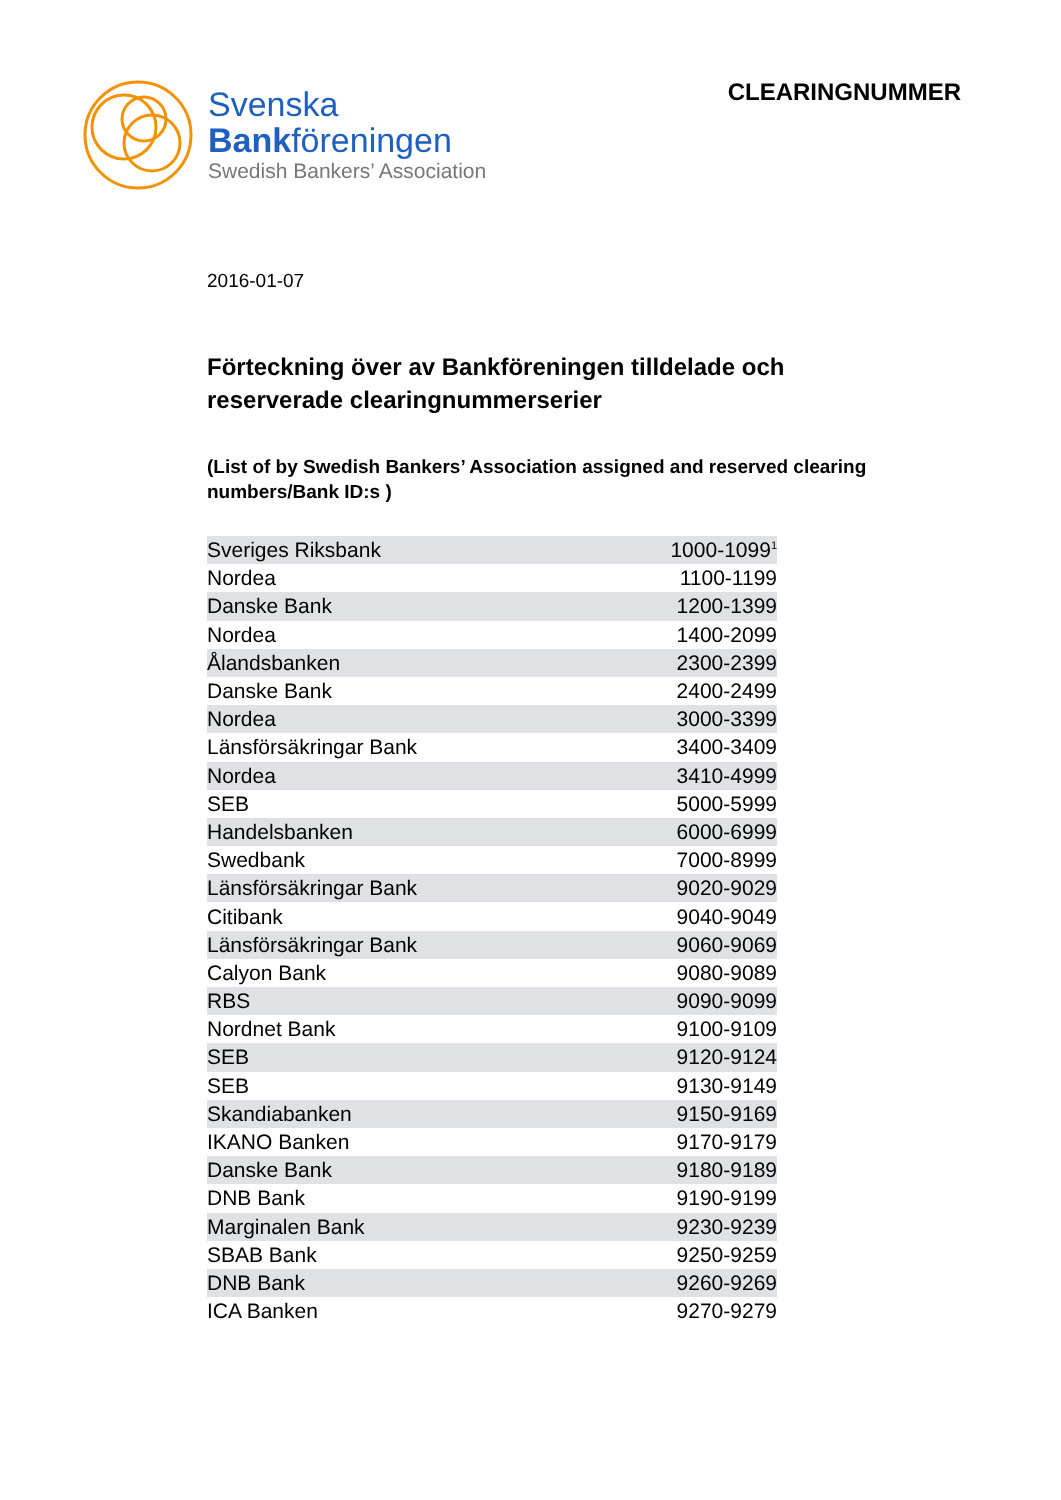Svenska
Bankföreningen
Swedish Bankers’ Association
CLEARINGNUMMER
2016-01-07
Förteckning över av Bankföreningen tilldelade och reserverade clearingnummerserier
(List of by Swedish Bankers’ Association assigned and reserved clearing numbers/Bank ID:s )
| Sveriges Riksbank | 1000-1099<sup>1</sup> |
| Nordea | 1100-1199 |
| Danske Bank | 1200-1399 |
| Nordea | 1400-2099 |
| Ålandsbanken | 2300-2399 |
| Danske Bank | 2400-2499 |
| Nordea | 3000-3399 |
| Länsförsäkringar Bank | 3400-3409 |
| Nordea | 3410-4999 |
| SEB | 5000-5999 |
| Handelsbanken | 6000-6999 |
| Swedbank | 7000-8999 |
| Länsförsäkringar Bank | 9020-9029 |
| Citibank | 9040-9049 |
| Länsförsäkringar Bank | 9060-9069 |
| Calyon Bank | 9080-9089 |
| RBS | 9090-9099 |
| Nordnet Bank | 9100-9109 |
| SEB | 9120-9124 |
| SEB | 9130-9149 |
| Skandiabanken | 9150-9169 |
| IKANO Banken | 9170-9179 |
| Danske Bank | 9180-9189 |
| DNB Bank | 9190-9199 |
| Marginalen Bank | 9230-9239 |
| SBAB Bank | 9250-9259 |
| DNB Bank | 9260-9269 |
| ICA Banken | 9270-9279 |